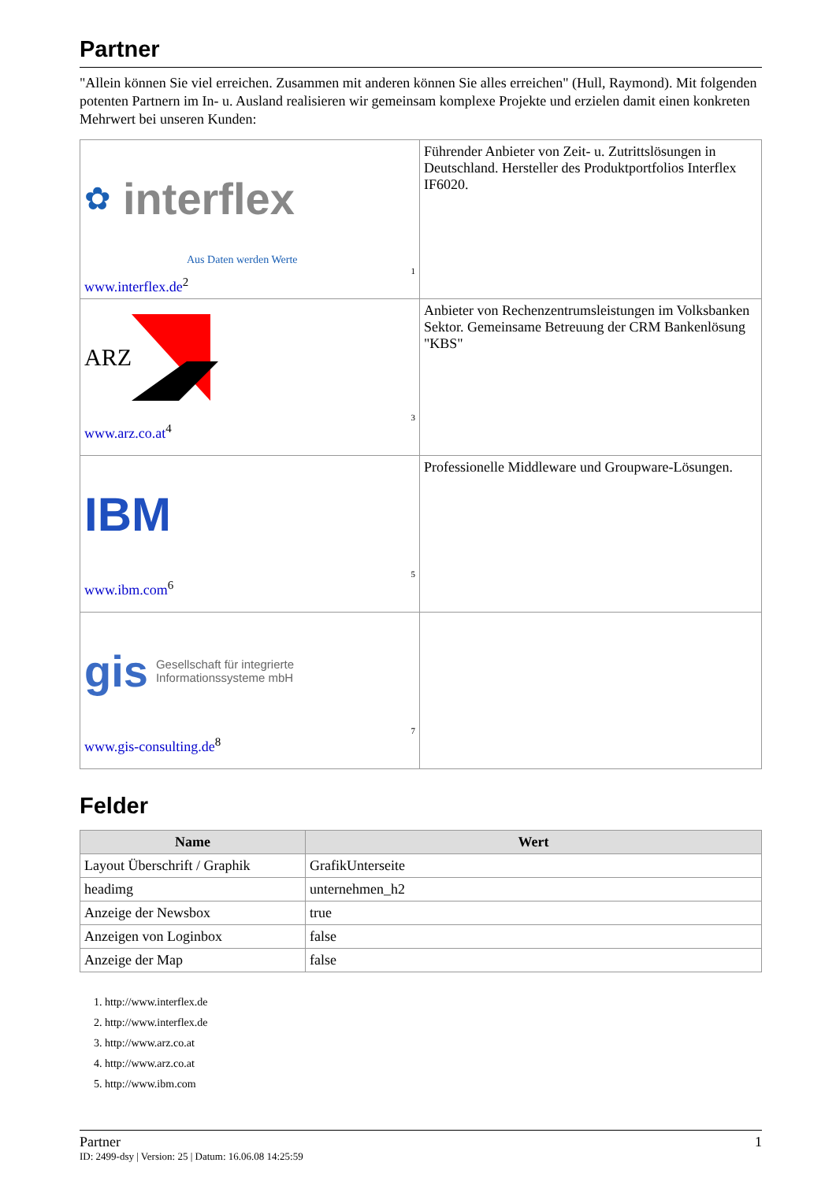Partner
"Allein können Sie viel erreichen. Zusammen mit anderen können Sie alles erreichen" (Hull, Raymond). Mit folgenden potenten Partnern im In- u. Ausland realisieren wir gemeinsam komplexe Projekte und erzielen damit einen konkreten Mehrwert bei unseren Kunden:
| ✿ interflex Aus Daten werden Werte 1 www.interflex.de<sup>2</sup> | Führender Anbieter von Zeit- u. Zutrittslösungen in Deutschland. Hersteller des Produktportfolios Interflex IF6020. |
| ARZ 3 www.arz.co.at<sup>4</sup> | Anbieter von Rechenzentrumsleistungen im Volksbanken Sektor. Gemeinsame Betreuung der CRM Bankenlösung "KBS" |
| IBM 5 www.ibm.com<sup>6</sup> | Professionelle Middleware und Groupware-Lösungen. |
| gis Gesellschaft für integrierte Informationssysteme mbH 7 www.gis-consulting.de<sup>8</sup> | |
Felder
| Name | Wert |
| --- | --- |
| Layout Überschrift / Graphik | GrafikUnterseite |
| headimg | unternehmen_h2 |
| Anzeige der Newsbox | true |
| Anzeigen von Loginbox | false |
| Anzeige der Map | false |
1. http://www.interflex.de
2. http://www.interflex.de
3. http://www.arz.co.at
4. http://www.arz.co.at
5. http://www.ibm.com
Partner 1
ID: 2499-dsy | Version: 25 | Datum: 16.06.08 14:25:59